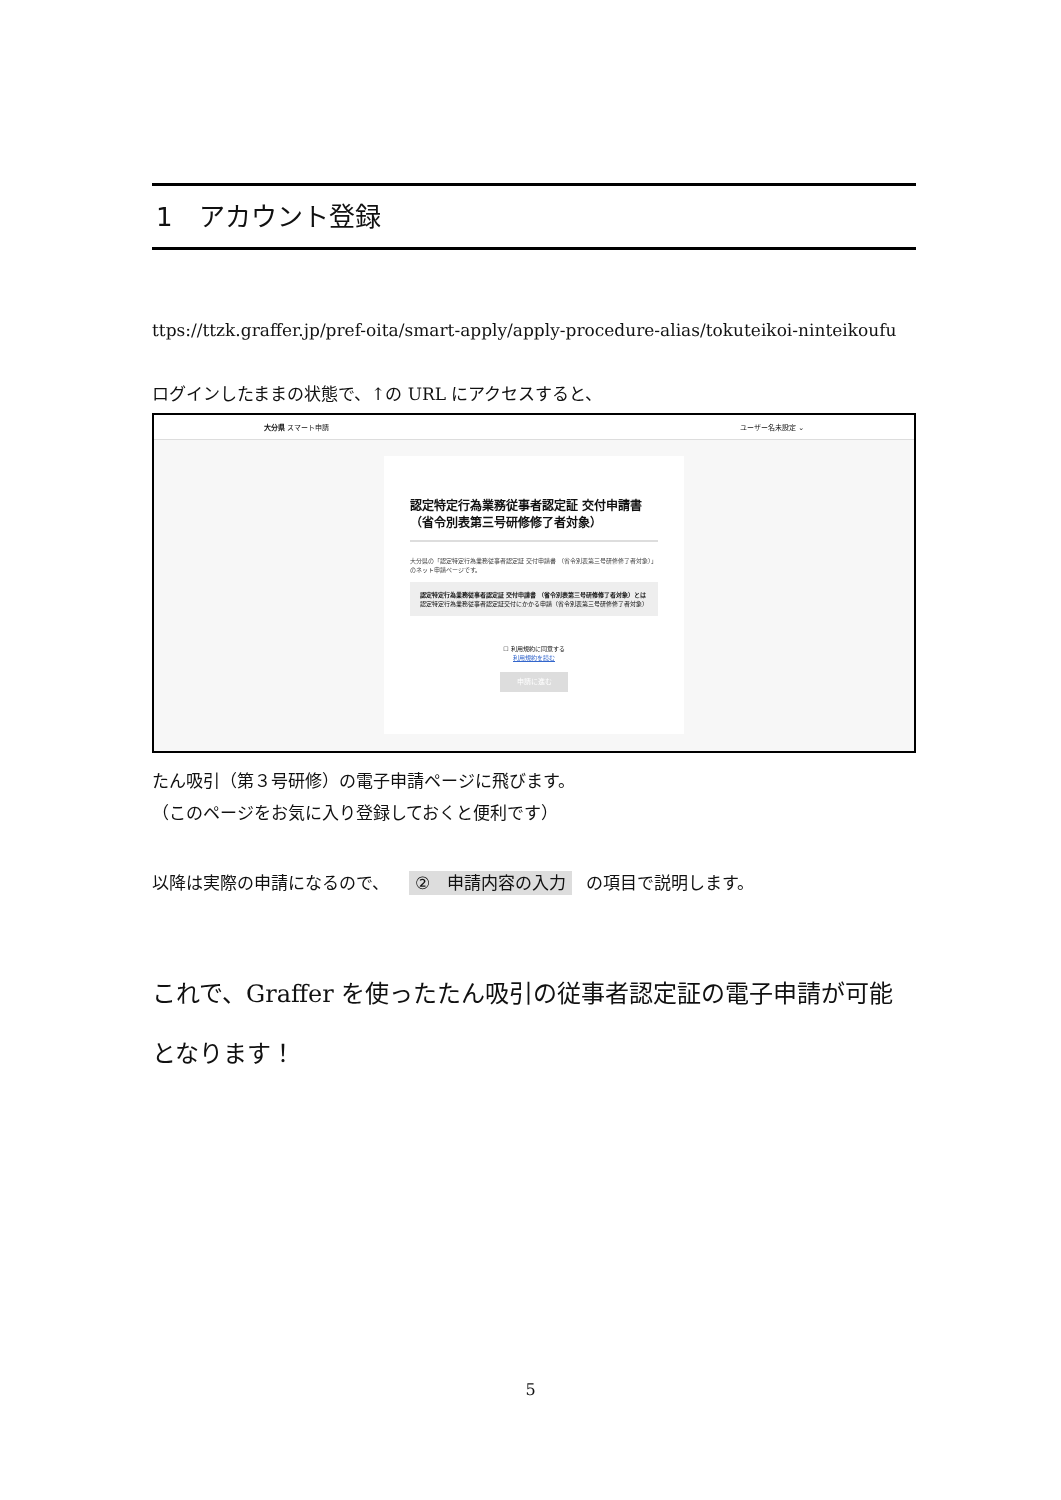1　アカウント登録
ttps://ttzk.graffer.jp/pref-oita/smart-apply/apply-procedure-alias/tokuteikoi-ninteikoufu
ログインしたままの状態で、↑の URL にアクセスすると、
大分県 スマート申請 ユーザー名未設定 ⌄
認定特定行為業務従事者認定証 交付申請書 （省令別表第三号研修修了者対象）
大分県の「認定特定行為業務従事者認定証 交付申請書 （省令別表第三号研修修了者対象）」のネット申請ページです。
認定特定行為業務従事者認定証 交付申請書 （省令別表第三号研修修了者対象）とは
認定特定行為業務従事者認定証交付にかかる申請（省令別表第三号研修修了者対象）
☐ 利用規約に同意する
利用規約を読む
申請に進む
たん吸引（第３号研修）の電子申請ページに飛びます。
（このページをお気に入り登録しておくと便利です）
以降は実際の申請になるので、 ②　申請内容の入力 の項目で説明します。
これで、Graffer を使ったたん吸引の従事者認定証の電子申請が可能となります！
5